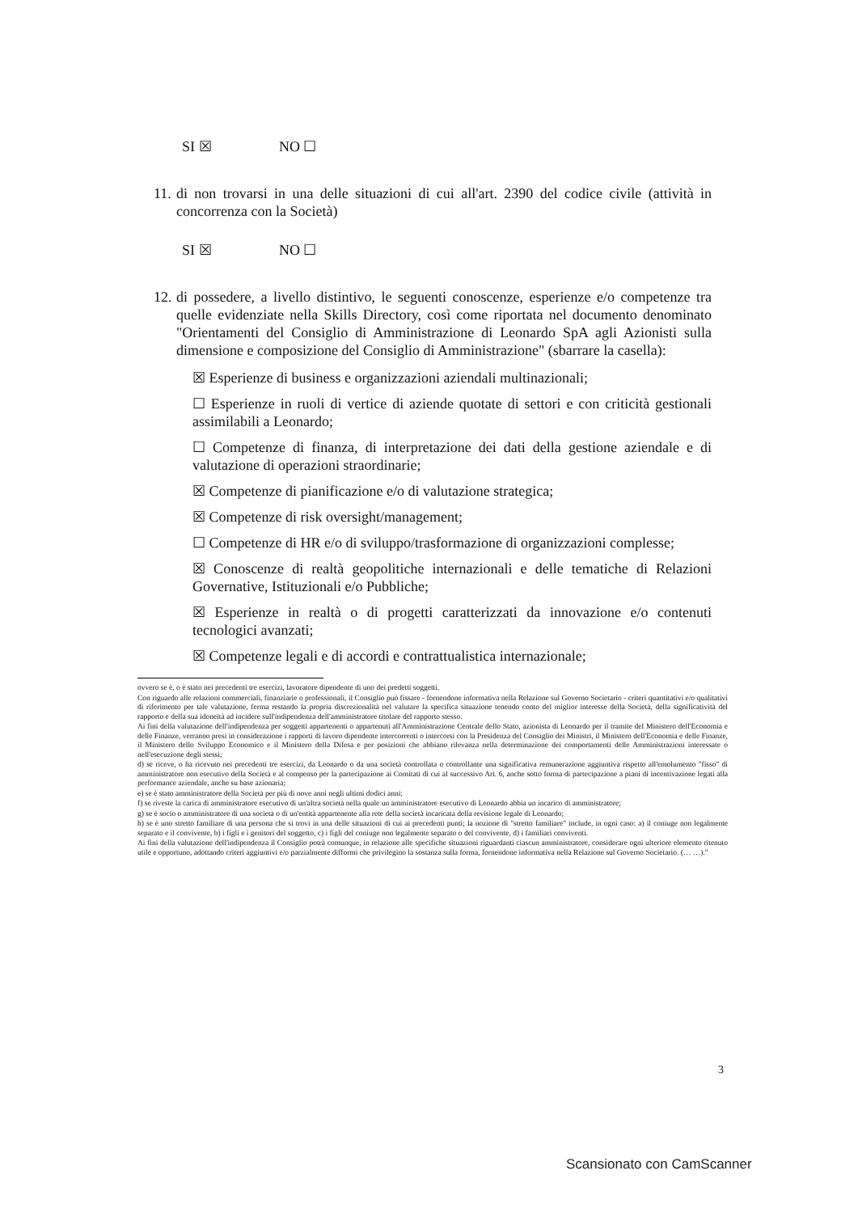SI ☒ NO ☐
11.
di non trovarsi in una delle situazioni di cui all'art. 2390 del codice civile (attività in concorrenza con la Società)
SI ☒ NO ☐
12.
di possedere, a livello distintivo, le seguenti conoscenze, esperienze e/o competenze tra quelle evidenziate nella Skills Directory, così come riportata nel documento denominato "Orientamenti del Consiglio di Amministrazione di Leonardo SpA agli Azionisti sulla dimensione e composizione del Consiglio di Amministrazione" (sbarrare la casella):
☒ Esperienze di business e organizzazioni aziendali multinazionali;
☐ Esperienze in ruoli di vertice di aziende quotate di settori e con criticità gestionali assimilabili a Leonardo;
☐ Competenze di finanza, di interpretazione dei dati della gestione aziendale e di valutazione di operazioni straordinarie;
☒ Competenze di pianificazione e/o di valutazione strategica;
☒ Competenze di risk oversight/management;
☐ Competenze di HR e/o di sviluppo/trasformazione di organizzazioni complesse;
☒ Conoscenze di realtà geopolitiche internazionali e delle tematiche di Relazioni Governative, Istituzionali e/o Pubbliche;
☒ Esperienze in realtà o di progetti caratterizzati da innovazione e/o contenuti tecnologici avanzati;
☒ Competenze legali e di accordi e contrattualistica internazionale;
ovvero se è, o è stato nei precedenti tre esercizi, lavoratore dipendente di uno dei predetti soggetti.
Con riguardo alle relazioni commerciali, finanziarie o professionali, il Consiglio può fissare - fornendone informativa nella Relazione sul Governo Societario - criteri quantitativi e/o qualitativi di riferimento per tale valutazione, ferma restando la propria discrezionalità nel valutare la specifica situazione tenendo conto del miglior interesse della Società, della significatività del rapporto e della sua idoneità ad incidere sull'indipendenza dell'amministratore titolare del rapporto stesso.
Ai fini della valutazione dell'indipendenza per soggetti appartenenti o appartenuti all'Amministrazione Centrale dello Stato, azionista di Leonardo per il tramite del Ministero dell'Economia e delle Finanze, verranno presi in considerazione i rapporti di lavoro dipendente intercorrenti o intercorsi con la Presidenza del Consiglio dei Ministri, il Ministero dell'Economia e delle Finanze, il Ministero dello Sviluppo Economico e il Ministero della Difesa e per posizioni che abbiano rilevanza nella determinazione dei comportamenti delle Amministrazioni interessate o nell'esecuzione degli stessi;
d) se riceve, o ha ricevuto nei precedenti tre esercizi, da Leonardo o da una società controllata o controllante una significativa remunerazione aggiuntiva rispetto all'emolumento "fisso" di amministratore non esecutivo della Società e al compenso per la partecipazione ai Comitati di cui al successivo Art. 6, anche sotto forma di partecipazione a piani di incentivazione legati alla performance aziendale, anche su base azionaria;
e) se è stato amministratore della Società per più di nove anni negli ultimi dodici anni;
f) se riveste la carica di amministratore esecutivo di un'altra società nella quale un amministratore esecutivo di Leonardo abbia un incarico di amministratore;
g) se è socio o amministratore di una società o di un'entità appartenente alla rete della società incaricata della revisione legale di Leonardo;
h) se è uno stretto familiare di una persona che si trovi in una delle situazioni di cui ai precedenti punti; la nozione di "stretto familiare" include, in ogni caso: a) il coniuge non legalmente separato e il convivente, b) i figli e i genitori del soggetto, c) i figli del coniuge non legalmente separato o del convivente, d) i familiari conviventi.
Ai fini della valutazione dell'indipendenza il Consiglio potrà comunque, in relazione alle specifiche situazioni riguardanti ciascun amministratore, considerare ogni ulteriore elemento ritenuto utile e opportuno, adottando criteri aggiuntivi e/o parzialmente difformi che privilegino la sostanza sulla forma, fornendone informativa nella Relazione sul Governo Societario. (… …)."
3
Scansionato con CamScanner